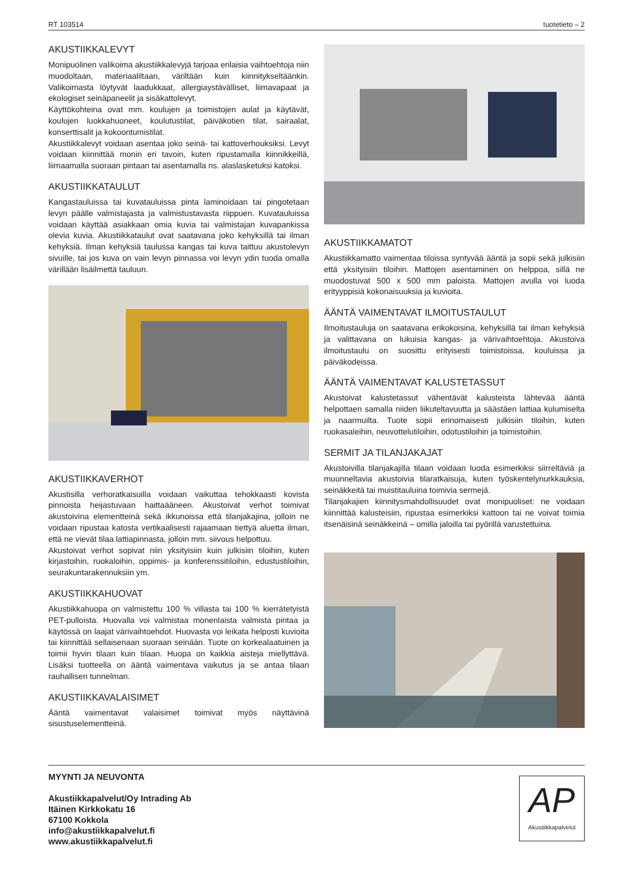RT 103514 tuotetieto – 2
AKUSTIIKKALEVYT
Monipuolinen valikoima akustiikkalevyjä tarjoaa erilaisia vaihtoehtoja niin muodoltaan, materiaaliltaan, väriltään kuin kiinnitykseltäänkin. Valikoimasta löytyvät laadukkaat, allergiaystävälliset, liimavapaat ja ekologiset seinäpaneelit ja sisäkattolevyt.
Käyttökohteina ovat mm. koulujen ja toimistojen aulat ja käytävät, koulujen luokkahuoneet, koulutustilat, päiväkotien tilat, sairaalat, konserttisalit ja kokoontumistilat.
Akustiikkalevyt voidaan asentaa joko seinä- tai kattoverhouksiksi. Levyt voidaan kiinnittää monin eri tavoin, kuten ripustamalla kiinnikkeillä, liimaamalla suoraan pintaan tai asentamalla ns. alaslasketuksi katoksi.
AKUSTIIKKATAULUT
Kangastauluissa tai kuvatauluissa pinta laminoidaan tai pingotetaan levyn päälle valmistajasta ja valmistustavasta riippuen. Kuvatauluissa voidaan käyttää asiakkaan omia kuvia tai valmistajan kuvapankissa olevia kuvia. Akustiikkataulut ovat saatavana joko kehyksillä tai ilman kehyksiä. Ilman kehyksiä taulussa kangas tai kuva taittuu akustolevyn sivuille, tai jos kuva on vain levyn pinnassa voi levyn ydin tuoda omalla värillään lisäilmettä tauluun.
AKUSTIIKKAVERHOT
Akustisilla verhoratkaisuilla voidaan vaikuttaa tehokkaasti kovista pinnoista heijastuvaan haittaääneen. Akustoivat verhot toimivat akustoivina elementteinä sekä ikkunoissa että tilanjakajina, jolloin ne voidaan ripustaa katosta vertikaalisesti rajaamaan tiettyä aluetta ilman, että ne vievät tilaa lattiapinnasta, jolloin mm. siivous helpottuu.
Akustoivat verhot sopivat niin yksityisiin kuin julkisiin tiloihin, kuten kirjastoihin, ruokaloihin, oppimis- ja konferenssitiloihin, edustustiloihin, seurakuntarakennuksiin ym.
AKUSTIIKKAHUOVAT
Akustiikkahuopa on valmistettu 100 % villasta tai 100 % kierrätetyistä PET-pulloista. Huovalla voi valmistaa monenlaista valmista pintaa ja käytössä on laajat värivaihtoehdot. Huovasta voi leikata helposti kuvioita tai kiinnittää sellaisenaan suoraan seinään. Tuote on korkealaatuinen ja toimii hyvin tilaan kuin tilaan. Huopa on kaikkia aisteja miellyttävä. Lisäksi tuotteella on ääntä vaimentava vaikutus ja se antaa tilaan rauhallisen tunnelman.
AKUSTIIKKAVALAISIMET
Ääntä vaimentavat valaisimet toimivat myös näyttävinä sisustuselementteinä.
AKUSTIIKKAMATOT
Akustiikkamatto vaimentaa tiloissa syntyvää ääntä ja sopii sekä julkisiin että yksityisiin tiloihin. Mattojen asentaminen on helppoa, sillä ne muodostuvat 500 x 500 mm paloista. Mattojen avulla voi luoda erityyppisiä kokonaisuuksia ja kuvioita.
ÄÄNTÄ VAIMENTAVAT ILMOITUSTAULUT
Ilmoitustauluja on saatavana erikokoisina, kehyksillä tai ilman kehyksiä ja valittavana on lukuisia kangas- ja värivaihtoehtoja. Akustoiva ilmoitustaulu on suosittu erityisesti toimistoissa, kouluissa ja päiväkodeissa.
ÄÄNTÄ VAIMENTAVAT KALUSTETASSUT
Akustoivat kalustetassut vähentävät kalusteista lähtevää ääntä helpottaen samalla niiden liikuteltavuutta ja säästäen lattiaa kulumiselta ja naarmuilta. Tuote sopii erinomaisesti julkisiin tiloihin, kuten ruokasaleihin, neuvottelutiloihin, odotustiloihin ja toimistoihin.
SERMIT JA TILANJAKAJAT
Akustoivilla tilanjakajilla tilaan voidaan luoda esimerkiksi siirreltäviä ja muunneltavia akustoivia tilaratkaisuja, kuten työskentelynurkkauksia, seinäkkeitä tai muistitauluina toimivia sermejä.
Tilanjakajien kiinnitysmahdollisuudet ovat monipuoliset: ne voidaan kiinnittää kalusteisiin, ripustaa esimerkiksi kattoon tai ne voivat toimia itsenäisinä seinäkkeinä – omilla jaloilla tai pyörillä varustettuina.
MYYNTI JA NEUVONTA
Akustiikkapalvelut/Oy Intrading Ab
Itäinen Kirkkokatu 16
67100 Kokkola
info@akustiikkapalvelut.fi
www.akustiikkapalvelut.fi
AP
Akustiikkapalvelut